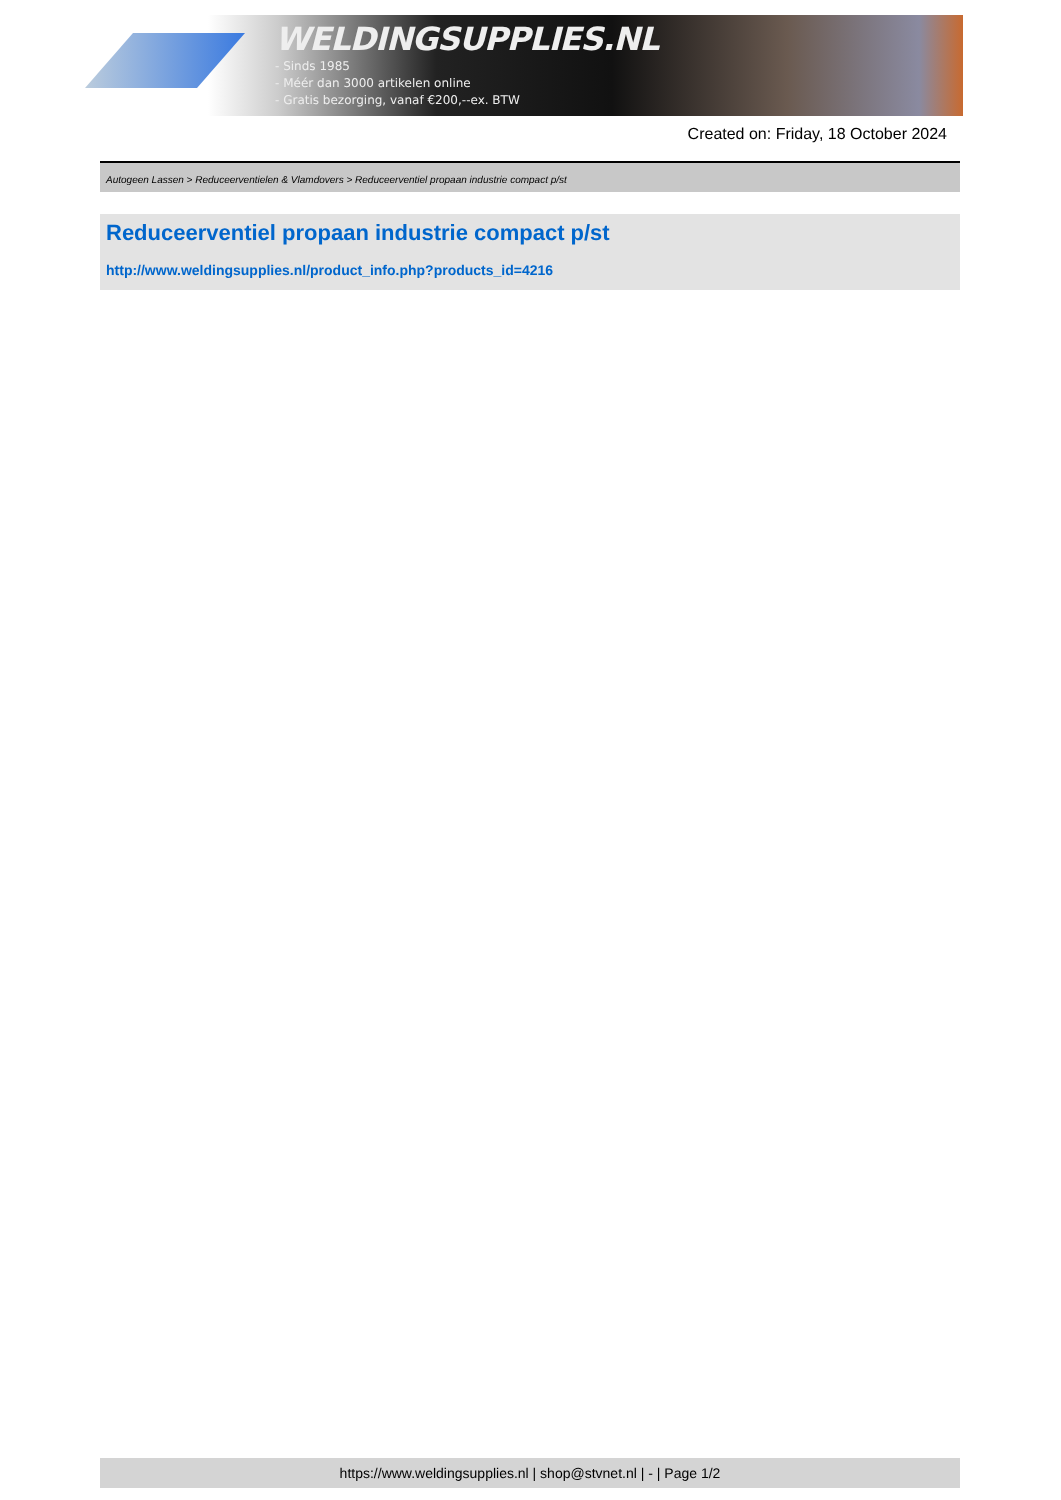WELDINGSUPPLIES.NL
- Sinds 1985
- Méér dan 3000 artikelen online
- Gratis bezorging, vanaf €200,--ex. BTW
Created on: Friday, 18 October 2024
Autogeen Lassen > Reduceerventielen & Vlamdovers > Reduceerventiel propaan industrie compact p/st
Reduceerventiel propaan industrie compact p/st
http://www.weldingsupplies.nl/product_info.php?products_id=4216
https://www.weldingsupplies.nl | shop@stvnet.nl | - | Page 1/2